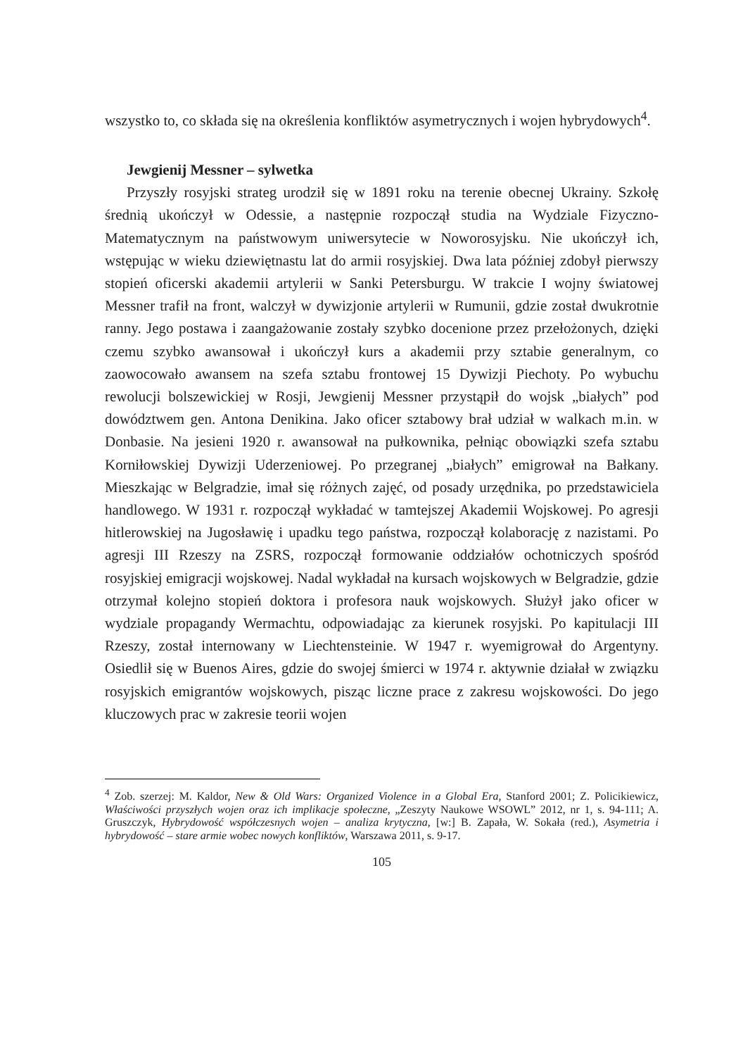wszystko to, co składa się na określenia konfliktów asymetrycznych i wojen hybrydowych<sup>4</sup>.
Jewgienij Messner – sylwetka
Przyszły rosyjski strateg urodził się w 1891 roku na terenie obecnej Ukrainy. Szkołę średnią ukończył w Odessie, a następnie rozpoczął studia na Wydziale Fizyczno-Matematycznym na państwowym uniwersytecie w Noworosyjsku. Nie ukończył ich, wstępując w wieku dziewiętnastu lat do armii rosyjskiej. Dwa lata później zdobył pierwszy stopień oficerski akademii artylerii w Sanki Petersburgu. W trakcie I wojny światowej Messner trafił na front, walczył w dywizjonie artylerii w Rumunii, gdzie został dwukrotnie ranny. Jego postawa i zaangażowanie zostały szybko docenione przez przełożonych, dzięki czemu szybko awansował i ukończył kurs a akademii przy sztabie generalnym, co zaowocowało awansem na szefa sztabu frontowej 15 Dywizji Piechoty. Po wybuchu rewolucji bolszewickiej w Rosji, Jewgienij Messner przystąpił do wojsk „białych” pod dowództwem gen. Antona Denikina. Jako oficer sztabowy brał udział w walkach m.in. w Donbasie. Na jesieni 1920 r. awansował na pułkownika, pełniąc obowiązki szefa sztabu Korniłowskiej Dywizji Uderzeniowej. Po przegranej „białych” emigrował na Bałkany. Mieszkając w Belgradzie, imał się różnych zajęć, od posady urzędnika, po przedstawiciela handlowego. W 1931 r. rozpoczął wykładać w tamtejszej Akademii Wojskowej. Po agresji hitlerowskiej na Jugosławię i upadku tego państwa, rozpoczął kolaborację z nazistami. Po agresji III Rzeszy na ZSRS, rozpoczął formowanie oddziałów ochotniczych spośród rosyjskiej emigracji wojskowej. Nadal wykładał na kursach wojskowych w Belgradzie, gdzie otrzymał kolejno stopień doktora i profesora nauk wojskowych. Służył jako oficer w wydziale propagandy Wermachtu, odpowiadając za kierunek rosyjski. Po kapitulacji III Rzeszy, został internowany w Liechtensteinie. W 1947 r. wyemigrował do Argentyny. Osiedlił się w Buenos Aires, gdzie do swojej śmierci w 1974 r. aktywnie działał w związku rosyjskich emigrantów wojskowych, pisząc liczne prace z zakresu wojskowości. Do jego kluczowych prac w zakresie teorii wojen
<sup>4</sup> Zob. szerzej: M. Kaldor, New & Old Wars: Organized Violence in a Global Era, Stanford 2001; Z. Policikiewicz, Właściwości przyszłych wojen oraz ich implikacje społeczne, „Zeszyty Naukowe WSOWL” 2012, nr 1, s. 94-111; A. Gruszczyk, Hybrydowość współczesnych wojen – analiza krytyczna, [w:] B. Zapała, W. Sokała (red.), Asymetria i hybrydowość – stare armie wobec nowych konfliktów, Warszawa 2011, s. 9-17.
105